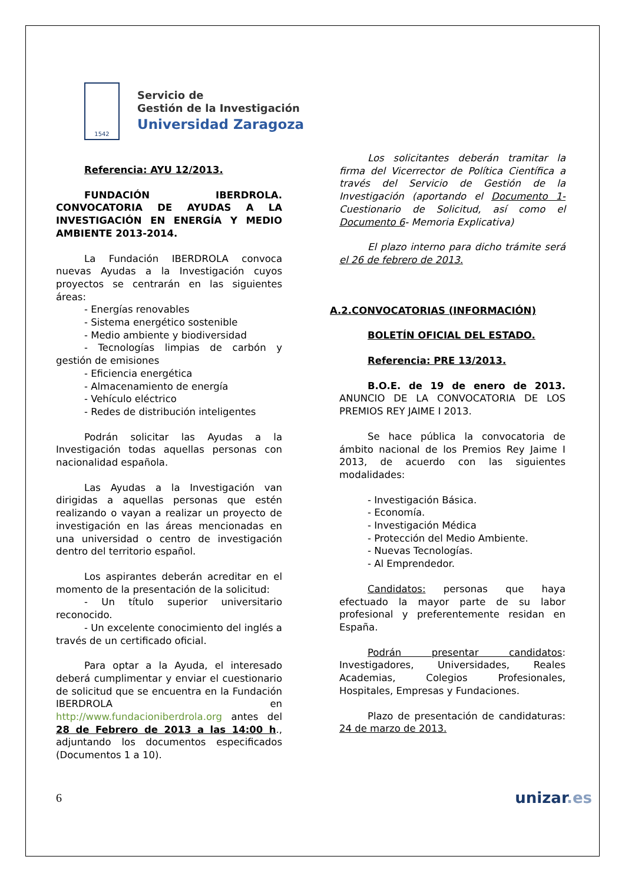1542
Servicio de
Gestión de la Investigación
Universidad Zaragoza
Referencia: AYU 12/2013.
FUNDACIÓN IBERDROLA. CONVOCATORIA DE AYUDAS A LA INVESTIGACIÓN EN ENERGÍA Y MEDIO AMBIENTE 2013-2014.
La Fundación IBERDROLA convoca nuevas Ayudas a la Investigación cuyos proyectos se centrarán en las siguientes áreas:
- Energías renovables
- Sistema energético sostenible
- Medio ambiente y biodiversidad
- Tecnologías limpias de carbón y gestión de emisiones
- Eficiencia energética
- Almacenamiento de energía
- Vehículo eléctrico
- Redes de distribución inteligentes
Podrán solicitar las Ayudas a la Investigación todas aquellas personas con nacionalidad española.
Las Ayudas a la Investigación van dirigidas a aquellas personas que estén realizando o vayan a realizar un proyecto de investigación en las áreas mencionadas en una universidad o centro de investigación dentro del territorio español.
Los aspirantes deberán acreditar en el momento de la presentación de la solicitud:
- Un título superior universitario reconocido.
- Un excelente conocimiento del inglés a través de un certificado oficial.
Para optar a la Ayuda, el interesado deberá cumplimentar y enviar el cuestionario de solicitud que se encuentra en la Fundación IBERDROLA en http://www.fundacioniberdrola.org antes del 28 de Febrero de 2013 a las 14:00 h., adjuntando los documentos especificados (Documentos 1 a 10).
Los solicitantes deberán tramitar la firma del Vicerrector de Política Científica a través del Servicio de Gestión de la Investigación (aportando el Documento 1- Cuestionario de Solicitud, así como el Documento 6- Memoria Explicativa)
El plazo interno para dicho trámite será el 26 de febrero de 2013.
A.2.CONVOCATORIAS (INFORMACIÓN)
BOLETÍN OFICIAL DEL ESTADO.
Referencia: PRE 13/2013.
B.O.E. de 19 de enero de 2013. ANUNCIO DE LA CONVOCATORIA DE LOS PREMIOS REY JAIME I 2013.
Se hace pública la convocatoria de ámbito nacional de los Premios Rey Jaime I 2013, de acuerdo con las siguientes modalidades:
- Investigación Básica.
- Economía.
- Investigación Médica
- Protección del Medio Ambiente.
- Nuevas Tecnologías.
- Al Emprendedor.
Candidatos: personas que haya efectuado la mayor parte de su labor profesional y preferentemente residan en España.
Podrán presentar candidatos: Investigadores, Universidades, Reales Academias, Colegios Profesionales, Hospitales, Empresas y Fundaciones.
Plazo de presentación de candidaturas: 24 de marzo de 2013.
6 unizar.es